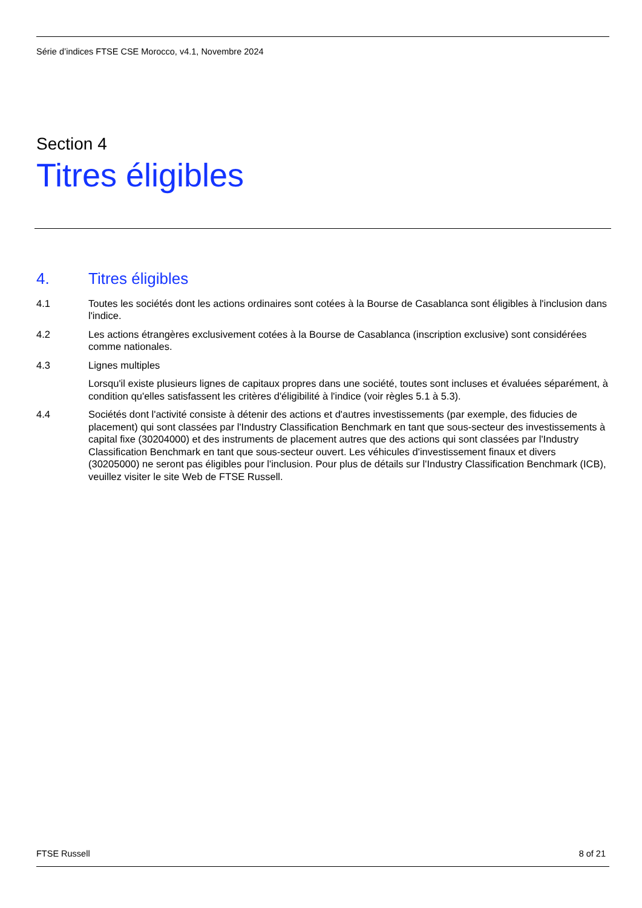Série d’indices FTSE CSE Morocco, v4.1, Novembre 2024
Section 4
Titres éligibles
4. Titres éligibles
4.1 Toutes les sociétés dont les actions ordinaires sont cotées à la Bourse de Casablanca sont éligibles à l'inclusion dans l'indice.
4.2 Les actions étrangères exclusivement cotées à la Bourse de Casablanca (inscription exclusive) sont considérées comme nationales.
4.3 Lignes multiples
Lorsqu'il existe plusieurs lignes de capitaux propres dans une société, toutes sont incluses et évaluées séparément, à condition qu'elles satisfassent les critères d'éligibilité à l'indice (voir règles 5.1 à 5.3).
4.4 Sociétés dont l'activité consiste à détenir des actions et d'autres investissements (par exemple, des fiducies de placement) qui sont classées par l'Industry Classification Benchmark en tant que sous-secteur des investissements à capital fixe (30204000) et des instruments de placement autres que des actions qui sont classées par l'Industry Classification Benchmark en tant que sous-secteur ouvert. Les véhicules d'investissement finaux et divers (30205000) ne seront pas éligibles pour l'inclusion. Pour plus de détails sur l'Industry Classification Benchmark (ICB), veuillez visiter le site Web de FTSE Russell.
FTSE Russell 8 of 21